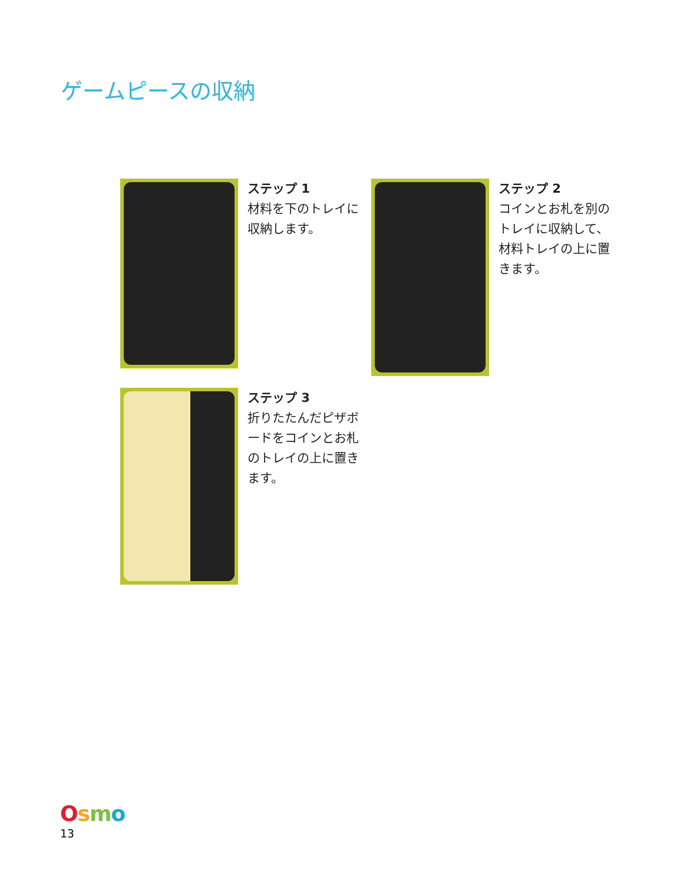ゲームピースの収納
ステップ 1
材料を下のトレイに収納します。
ステップ 2
コインとお札を別のトレイに収納して、材料トレイの上に置きます。
ステップ 3
折りたたんだピザボードをコインとお札のトレイの上に置きます。
Osmo
13